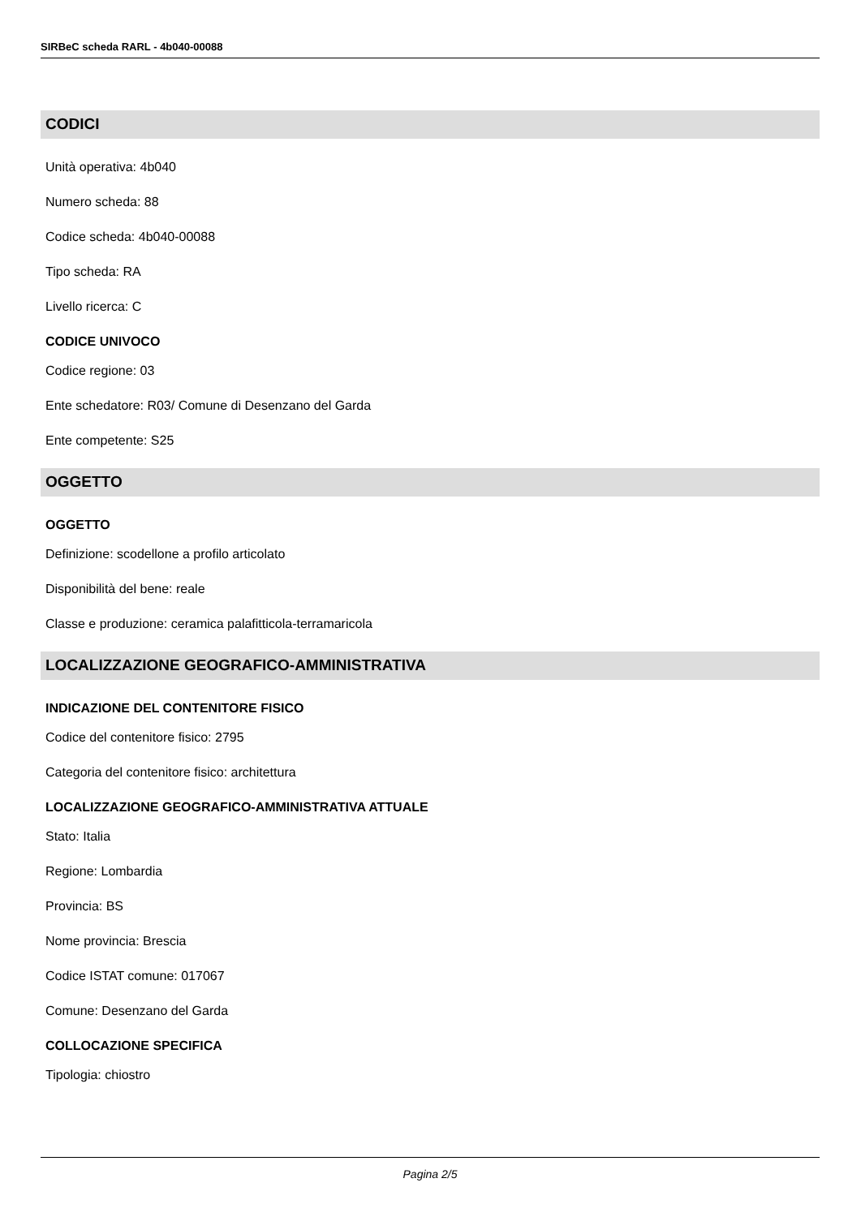SIRBeC scheda RARL - 4b040-00088
CODICI
Unità operativa: 4b040
Numero scheda: 88
Codice scheda: 4b040-00088
Tipo scheda: RA
Livello ricerca: C
CODICE UNIVOCO
Codice regione: 03
Ente schedatore: R03/ Comune di Desenzano del Garda
Ente competente: S25
OGGETTO
OGGETTO
Definizione: scodellone a profilo articolato
Disponibilità del bene: reale
Classe e produzione: ceramica palafitticola-terramaricola
LOCALIZZAZIONE GEOGRAFICO-AMMINISTRATIVA
INDICAZIONE DEL CONTENITORE FISICO
Codice del contenitore fisico: 2795
Categoria del contenitore fisico: architettura
LOCALIZZAZIONE GEOGRAFICO-AMMINISTRATIVA ATTUALE
Stato: Italia
Regione: Lombardia
Provincia: BS
Nome provincia: Brescia
Codice ISTAT comune: 017067
Comune: Desenzano del Garda
COLLOCAZIONE SPECIFICA
Tipologia: chiostro
Pagina 2/5